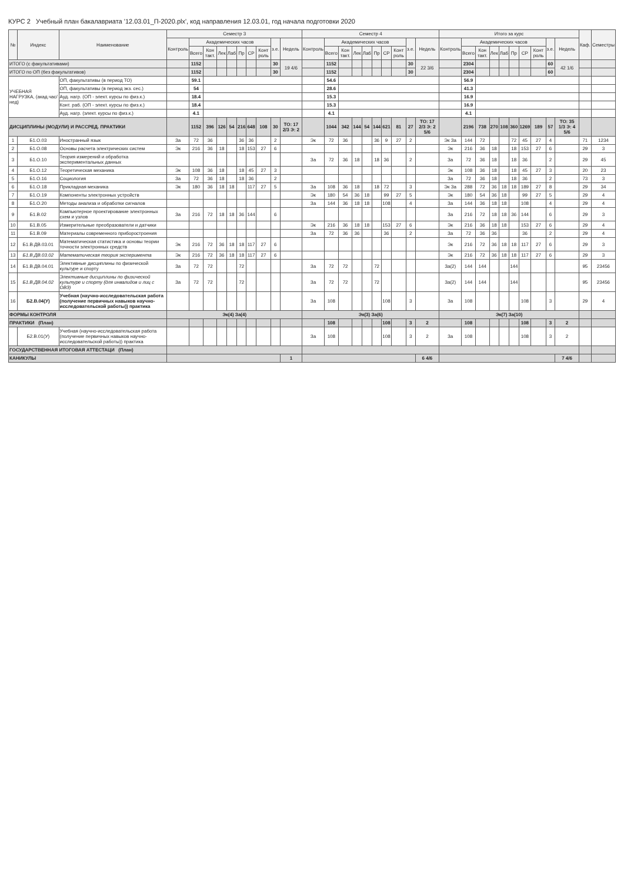КУРС 2 Учебный план бакалавриата '12.03.01_П-2020.plx', код направления 12.03.01, год начала подготовки 2020
| № | Индекс | Наименование | Семестр 3 | | | | | | | | | | Семестр 4 | | | | | | | | | | Итого за курс | | | | | | | | | | Каф. | Семестры |
| --- | --- | --- | --- | --- | --- | --- | --- | --- | --- | --- | --- | --- | --- | --- | --- | --- | --- | --- | --- | --- | --- | --- | --- | --- | --- | --- | --- | --- | --- | --- | --- | --- | --- | --- |
| | | | Контроль | Академических часов | | | | | | | з.е. | Недель | Контроль | Академических часов | | | | | | | з.е. | Недель | Контроль | Академических часов | | | | | | | з.е. | Недель | | |
| | | | | Всего | Кон такт. | Лек | Лаб | Пр | СР | Конт роль | | | | Всего | Кон такт. | Лек | Лаб | Пр | СР | Конт роль | | | | Всего | Кон такт. | Лек | Лаб | Пр | СР | Конт роль | | | | |
| ИТОГО (с факультативами) | | | | 1152 | | | | | | | 30 | 19 4/6 | | 1152 | | | | | | | 30 | 22 3/6 | | 2304 | | | | | | | 60 | 42 1/6 | | |
| ИТОГО по ОП (без факультативов) | | | | 1152 | | | | | | | 30 | | | 1152 | | | | | | | 30 | | | 2304 | | | | | | | 60 | | | |
| УЧЕБНАЯ НАГРУЗКА, (акад.час/нед) | | ОП, факультативы (в период ТО) | | 59.1 | | | | | | | | | | 54.6 | | | | | | | | | | 56.9 | | | | | | | | | | |
| | | ОП, факультативы (в период экз. сес.) | | 54 | | | | | | | | | | 28.6 | | | | | | | | | | 41.3 | | | | | | | | | | |
| | | Ауд. нагр. (ОП - элект. курсы по физ.к.) | | 18.4 | | | | | | | | | | 15.3 | | | | | | | | | | 16.9 | | | | | | | | | | |
| | | Конт. раб. (ОП - элект. курсы по физ.к.) | | 18.4 | | | | | | | | | | 15.3 | | | | | | | | | | 16.9 | | | | | | | | | | |
| | | Ауд. нагр. (элект. курсы по физ.к.) | | 4.1 | | | | | | | | | | 4.1 | | | | | | | | | | 4.1 | | | | | | | | | | |
| ДИСЦИПЛИНЫ (МОДУЛИ) И РАССРЕД. ПРАКТИКИ | | | | 1152 | 396 | 126 | 54 | 216 | 648 | 108 | 30 | ТО: 17 2/3 Э: 2 | | 1044 | 342 | 144 | 54 | 144 | 621 | 81 | 27 | ТО: 17 2/3 Э: 2 5/6 | | 2196 | 738 | 270 | 108 | 360 | 1269 | 189 | 57 | ТО: 35 1/3 Э: 4 5/6 | | |
| 1 | Б1.О.03 | Иностранный язык | За | 72 | 36 | | | 36 | 36 | | 2 | | Эк | 72 | 36 | | | 36 | 9 | 27 | 2 | | Эк За | 144 | 72 | | | 72 | 45 | 27 | 4 | | 71 | 1234 |
| 2 | Б1.О.08 | Основы расчета электрических систем | Эк | 216 | 36 | 18 | | 18 | 153 | 27 | 6 | | | | | | | | | | | | Эк | 216 | 36 | 18 | | 18 | 153 | 27 | 6 | | 29 | 3 |
| 3 | Б1.О.10 | Теория измерений и обработка экспериментальных данных | | | | | | | | | | | За | 72 | 36 | 18 | | 18 | 36 | | 2 | | За | 72 | 36 | 18 | | 18 | 36 | | 2 | | 29 | 45 |
| 4 | Б1.О.12 | Теоретическая механика | Эк | 108 | 36 | 18 | | 18 | 45 | 27 | 3 | | | | | | | | | | | | Эк | 108 | 36 | 18 | | 18 | 45 | 27 | 3 | | 20 | 23 |
| 5 | Б1.О.16 | Социология | За | 72 | 36 | 18 | | 18 | 36 | | 2 | | | | | | | | | | | | За | 72 | 36 | 18 | | 18 | 36 | | 2 | | 73 | 3 |
| 6 | Б1.О.18 | Прикладная механика | Эк | 180 | 36 | 18 | 18 | | 117 | 27 | 5 | | За | 108 | 36 | 18 | | 18 | 72 | | 3 | | Эк За | 288 | 72 | 36 | 18 | 18 | 189 | 27 | 8 | | 29 | 34 |
| 7 | Б1.О.19 | Компоненты электронных устройств | | | | | | | | | | | Эк | 180 | 54 | 36 | 18 | | 99 | 27 | 5 | | Эк | 180 | 54 | 36 | 18 | | 99 | 27 | 5 | | 29 | 4 |
| 8 | Б1.О.20 | Методы анализа и обработки сигналов | | | | | | | | | | | За | 144 | 36 | 18 | 18 | | 108 | | 4 | | За | 144 | 36 | 18 | 18 | | 108 | | 4 | | 29 | 4 |
| 9 | Б1.В.02 | Компьютерное проектирование электронных схем и узлов | За | 216 | 72 | 18 | 18 | 36 | 144 | | 6 | | | | | | | | | | | | За | 216 | 72 | 18 | 18 | 36 | 144 | | 6 | | 29 | 3 |
| 10 | Б1.В.05 | Измерительные преобразователи и датчики | | | | | | | | | | | Эк | 216 | 36 | 18 | 18 | | 153 | 27 | 6 | | Эк | 216 | 36 | 18 | 18 | | 153 | 27 | 6 | | 29 | 4 |
| 11 | Б1.В.09 | Материалы современного приборостроения | | | | | | | | | | | За | 72 | 36 | 36 | | | 36 | | 2 | | За | 72 | 36 | 36 | | | 36 | | 2 | | 29 | 4 |
| 12 | Б1.В.ДВ.03.01 | Математическая статистика и основы теории точности электронных средств | Эк | 216 | 72 | 36 | 18 | 18 | 117 | 27 | 6 | | | | | | | | | | | | Эк | 216 | 72 | 36 | 18 | 18 | 117 | 27 | 6 | | 29 | 3 |
| 13 | Б1.В.ДВ.03.02 | Математическая теория эксперимента | Эк | 216 | 72 | 36 | 18 | 18 | 117 | 27 | 6 | | | | | | | | | | | | Эк | 216 | 72 | 36 | 18 | 18 | 117 | 27 | 6 | | 29 | 3 |
| 14 | Б1.В.ДВ.04.01 | Элективные дисциплины по физической культуре и спорту | За | 72 | 72 | | | 72 | | | | | За | 72 | 72 | | | 72 | | | | | За(2) | 144 | 144 | | | 144 | | | | | 95 | 23456 |
| 15 | Б1.В.ДВ.04.02 | Элективные дисциплины по физической культуре и спорту (для инвалидов и лиц с ОВЗ) | За | 72 | 72 | | | 72 | | | | | За | 72 | 72 | | | 72 | | | | | За(2) | 144 | 144 | | | 144 | | | | | 95 | 23456 |
| 16 | Б2.В.04(У) | Учебная (научно-исследовательская работа (получение первичных навыков научно-исследовательской работы)) практика | | | | | | | | | | | За | 108 | | | | | 108 | | 3 | | За | 108 | | | | | 108 | | 3 | | 29 | 4 |
| ФОРМЫ КОНТРОЛЯ | | | Эк(4) За(4) | | | | | | | | | | Эк(3) За(6) | | | | | | | | | | Эк(7) За(10) | | | | | | | | | | | |
| ПРАКТИКИ (План) | | | | | | | | | | | | | | 108 | | | | | 108 | | 3 | 2 | | 108 | | | | | 108 | | 3 | 2 | | |
| | Б2.В.01(У) | Учебная (научно-исследовательская работа (получение первичных навыков научно-исследовательской работы)) практика | | | | | | | | | | | За | 108 | | | | | 108 | | 3 | 2 | За | 108 | | | | | 108 | | 3 | 2 | | |
| ГОСУДАРСТВЕННАЯ ИТОГОВАЯ АТТЕСТАЦИ (План) | | | | | | | | | | | | | | | | | | | | | | | | | | | | | | | | | | |
| КАНИКУЛЫ | | | | | | | | | | | | 1 | | | | | | | | | | 6 4/6 | | | | | | | | | | 7 4/6 | | |